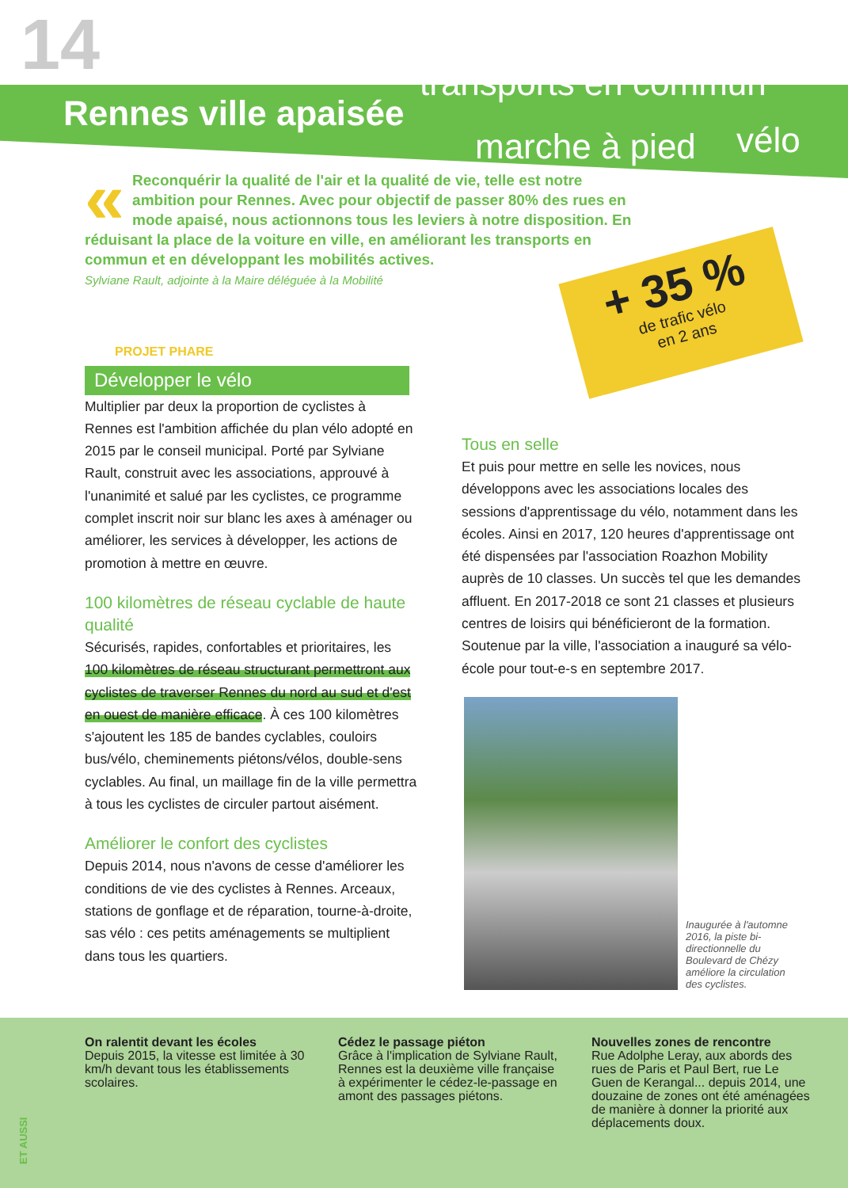14 transports en commun
Rennes ville apaisée
marche à pied vélo
« Reconquérir la qualité de l'air et la qualité de vie, telle est notre ambition pour Rennes. Avec pour objectif de passer 80% des rues en mode apaisé, nous actionnons tous les leviers à notre disposition. En réduisant la place de la voiture en ville, en améliorant les transports en commun et en développant les mobilités actives.
Sylviane Rault, adjointe à la Maire déléguée à la Mobilité
+ 35 %
de trafic vélo
en 2 ans
PROJET PHARE
Développer le vélo
Multiplier par deux la proportion de cyclistes à Rennes est l'ambition affichée du plan vélo adopté en 2015 par le conseil municipal. Porté par Sylviane Rault, construit avec les associations, approuvé à l'unanimité et salué par les cyclistes, ce programme complet inscrit noir sur blanc les axes à aménager ou améliorer, les services à développer, les actions de promotion à mettre en œuvre.
100 kilomètres de réseau cyclable de haute qualité
Sécurisés, rapides, confortables et prioritaires, les 100 kilomètres de réseau structurant permettront aux cyclistes de traverser Rennes du nord au sud et d'est en ouest de manière efficace. À ces 100 kilomètres s'ajoutent les 185 de bandes cyclables, couloirs bus/vélo, cheminements piétons/vélos, double-sens cyclables. Au final, un maillage fin de la ville permettra à tous les cyclistes de circuler partout aisément.
Améliorer le confort des cyclistes
Depuis 2014, nous n'avons de cesse d'améliorer les conditions de vie des cyclistes à Rennes. Arceaux, stations de gonflage et de réparation, tourne-à-droite, sas vélo : ces petits aménagements se multiplient dans tous les quartiers.
Tous en selle
Et puis pour mettre en selle les novices, nous développons avec les associations locales des sessions d'apprentissage du vélo, notamment dans les écoles. Ainsi en 2017, 120 heures d'apprentissage ont été dispensées par l'association Roazhon Mobility auprès de 10 classes. Un succès tel que les demandes affluent. En 2017-2018 ce sont 21 classes et plusieurs centres de loisirs qui bénéficieront de la formation. Soutenue par la ville, l'association a inauguré sa vélo-école pour tout-e-s en septembre 2017.
Inaugurée à l'automne 2016, la piste bi-directionnelle du Boulevard de Chézy améliore la circulation des cyclistes.
On ralentit devant les écoles
Depuis 2015, la vitesse est limitée à 30 km/h devant tous les établissements scolaires.
Cédez le passage piéton
Grâce à l'implication de Sylviane Rault, Rennes est la deuxième ville française à expérimenter le cédez-le-passage en amont des passages piétons.
Nouvelles zones de rencontre
Rue Adolphe Leray, aux abords des rues de Paris et Paul Bert, rue Le Guen de Kerangal... depuis 2014, une douzaine de zones ont été aménagées de manière à donner la priorité aux déplacements doux.
ET AUSSI